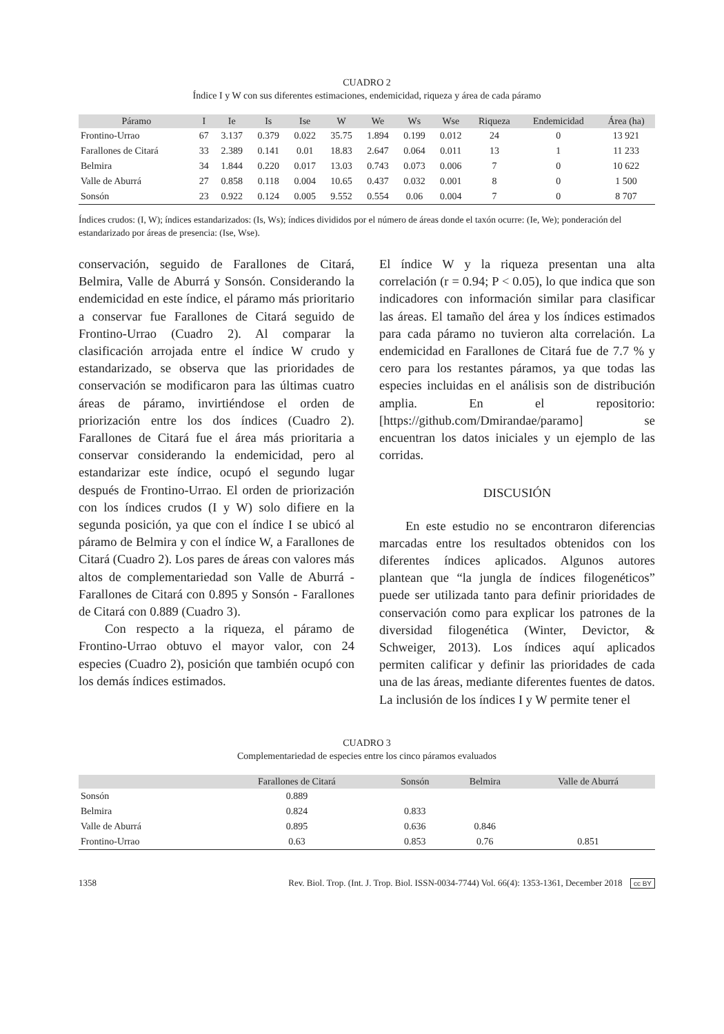CUADRO 2
Índice I y W con sus diferentes estimaciones, endemicidad, riqueza y área de cada páramo
| Páramo | I | Ie | Is | Ise | W | We | Ws | Wse | Riqueza | Endemicidad | Área (ha) |
| --- | --- | --- | --- | --- | --- | --- | --- | --- | --- | --- | --- |
| Frontino-Urrao | 67 | 3.137 | 0.379 | 0.022 | 35.75 | 1.894 | 0.199 | 0.012 | 24 | 0 | 13 921 |
| Farallones de Citará | 33 | 2.389 | 0.141 | 0.01 | 18.83 | 2.647 | 0.064 | 0.011 | 13 | 1 | 11 233 |
| Belmira | 34 | 1.844 | 0.220 | 0.017 | 13.03 | 0.743 | 0.073 | 0.006 | 7 | 0 | 10 622 |
| Valle de Aburrá | 27 | 0.858 | 0.118 | 0.004 | 10.65 | 0.437 | 0.032 | 0.001 | 8 | 0 | 1 500 |
| Sonsón | 23 | 0.922 | 0.124 | 0.005 | 9.552 | 0.554 | 0.06 | 0.004 | 7 | 0 | 8 707 |
Índices crudos: (I, W); índices estandarizados: (Is, Ws); índices divididos por el número de áreas donde el taxón ocurre: (Ie, We); ponderación del estandarizado por áreas de presencia: (Ise, Wse).
conservación, seguido de Farallones de Citará, Belmira, Valle de Aburrá y Sonsón. Considerando la endemicidad en este índice, el páramo más prioritario a conservar fue Farallones de Citará seguido de Frontino-Urrao (Cuadro 2). Al comparar la clasificación arrojada entre el índice W crudo y estandarizado, se observa que las prioridades de conservación se modificaron para las últimas cuatro áreas de páramo, invirtiéndose el orden de priorización entre los dos índices (Cuadro 2). Farallones de Citará fue el área más prioritaria a conservar considerando la endemicidad, pero al estandarizar este índice, ocupó el segundo lugar después de Frontino-Urrao. El orden de priorización con los índices crudos (I y W) solo difiere en la segunda posición, ya que con el índice I se ubicó al páramo de Belmira y con el índice W, a Farallones de Citará (Cuadro 2). Los pares de áreas con valores más altos de complementariedad son Valle de Aburrá - Farallones de Citará con 0.895 y Sonsón - Farallones de Citará con 0.889 (Cuadro 3).
Con respecto a la riqueza, el páramo de Frontino-Urrao obtuvo el mayor valor, con 24 especies (Cuadro 2), posición que también ocupó con los demás índices estimados.
El índice W y la riqueza presentan una alta correlación (r = 0.94; P < 0.05), lo que indica que son indicadores con información similar para clasificar las áreas. El tamaño del área y los índices estimados para cada páramo no tuvieron alta correlación. La endemicidad en Farallones de Citará fue de 7.7 % y cero para los restantes páramos, ya que todas las especies incluidas en el análisis son de distribución amplia. En el repositorio: [https://github.com/Dmirandae/paramo] se encuentran los datos iniciales y un ejemplo de las corridas.
DISCUSIÓN
En este estudio no se encontraron diferencias marcadas entre los resultados obtenidos con los diferentes índices aplicados. Algunos autores plantean que “la jungla de índices filogenéticos” puede ser utilizada tanto para definir prioridades de conservación como para explicar los patrones de la diversidad filogenética (Winter, Devictor, & Schweiger, 2013). Los índices aquí aplicados permiten calificar y definir las prioridades de cada una de las áreas, mediante diferentes fuentes de datos. La inclusión de los índices I y W permite tener el
CUADRO 3
Complementariedad de especies entre los cinco páramos evaluados
| | Farallones de Citará | Sonsón | Belmira | Valle de Aburrá |
| --- | --- | --- | --- | --- |
| Sonsón | 0.889 | | | |
| Belmira | 0.824 | 0.833 | | |
| Valle de Aburrá | 0.895 | 0.636 | 0.846 | |
| Frontino-Urrao | 0.63 | 0.853 | 0.76 | 0.851 |
1358 Rev. Biol. Trop. (Int. J. Trop. Biol. ISSN-0034-7744) Vol. 66(4): 1353-1361, December 2018 cc BY